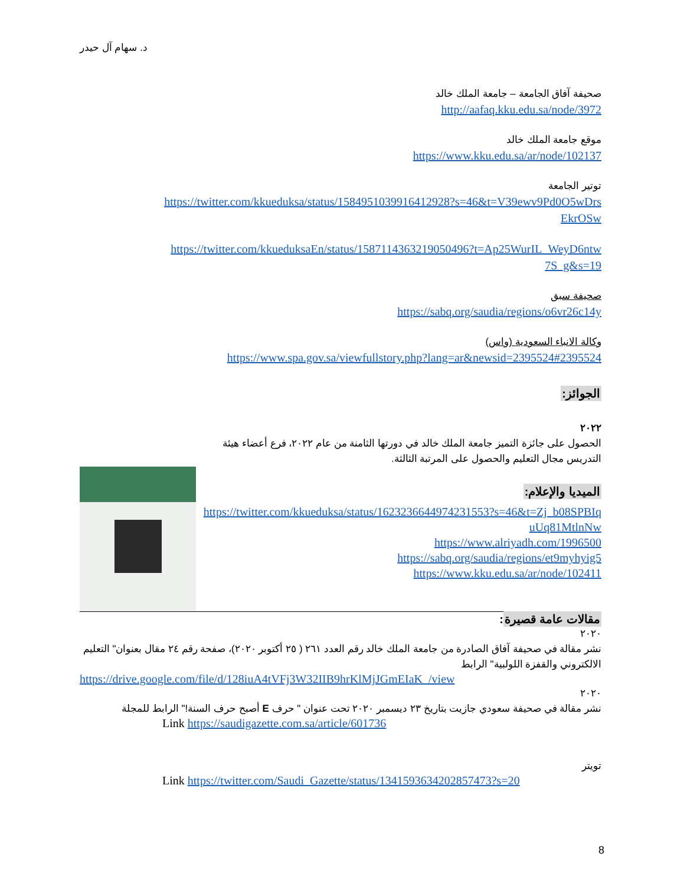د. سهام آل حيدر
صحيفة آفاق الجامعة – جامعة الملك خالد
http://aafaq.kku.edu.sa/node/3972
موقع جامعة الملك خالد
https://www.kku.edu.sa/ar/node/102137
توتير الجامعة
https://twitter.com/kkueduksa/status/1584951039916412928?s=46&t=V39ewv9Pd0O5wDrsEkrOSw
https://twitter.com/kkueduksaEn/status/1587114363219050496?t=Ap25WurIL_WeyD6ntw7S_g&s=19
صحيفة سبق
https://sabq.org/saudia/regions/o6vr26c14y
وكالة الانباء السعودية (واس)
https://www.spa.gov.sa/viewfullstory.php?lang=ar&newsid=2395524#2395524
الجوائز:
٢٠٢٢
الحصول على جائزة التميز جامعة الملك خالد في دورتها الثامنة من عام ٢٠٢٢، فرع أعضاء هيئة التدريس مجال التعليم والحصول على المرتبة الثالثة.
الميديا والإعلام:
https://twitter.com/kkueduksa/status/1623236644974231553?s=46&t=Zj_b08SPBIquUq81MtlnNw
https://www.alriyadh.com/1996500
https://sabq.org/saudia/regions/et9myhyig5
https://www.kku.edu.sa/ar/node/102411
مقالات عامة قصيرة:
٢٠٢٠
نشر مقالة في صحيفة آفاق الصادرة من جامعة الملك خالد رقم العدد ٢٦١ ( ٢٥ أكتوبر ٢٠٢٠)، صفحة رقم ٢٤ مقال بعنوان" التعليم الالكتروني والقفزة اللولبية" الرابط
https://drive.google.com/file/d/128iuA4tVFj3W32IIB9hrKlMjJGmEIaK_/view
٢٠٢٠
نشر مقالة في صحيفة سعودي جازيت بتاريخ ٢٣ ديسمبر ٢٠٢٠ تحت عنوان " حرف E أصبح حرف السنة!" الرابط للمجلة
Link https://saudigazette.com.sa/article/601736
تويتر
Link https://twitter.com/Saudi_Gazette/status/1341593634202857473?s=20
8